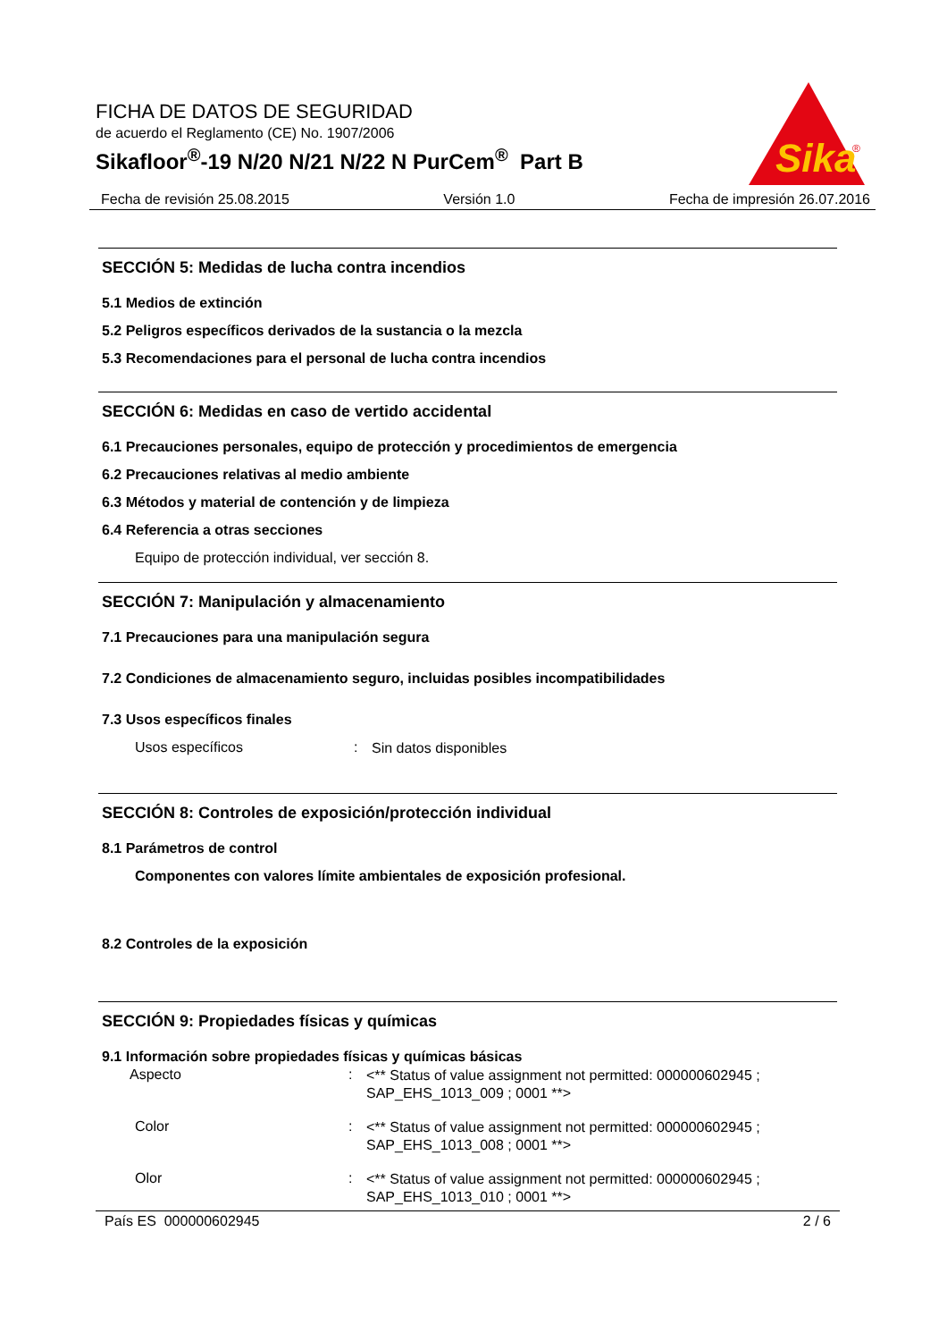FICHA DE DATOS DE SEGURIDAD
de acuerdo el Reglamento (CE) No. 1907/2006
Sikafloor<sup>®</sup>-19 N/20 N/21 N/22 N PurCem<sup>®</sup> Part B
Sika
®
Fecha de revisión 25.08.2015 Versión 1.0 Fecha de impresión 26.07.2016
SECCIÓN 5: Medidas de lucha contra incendios
5.1 Medios de extinción
5.2 Peligros específicos derivados de la sustancia o la mezcla
5.3 Recomendaciones para el personal de lucha contra incendios
SECCIÓN 6: Medidas en caso de vertido accidental
6.1 Precauciones personales, equipo de protección y procedimientos de emergencia
6.2 Precauciones relativas al medio ambiente
6.3 Métodos y material de contención y de limpieza
6.4 Referencia a otras secciones
Equipo de protección individual, ver sección 8.
SECCIÓN 7: Manipulación y almacenamiento
7.1 Precauciones para una manipulación segura
7.2 Condiciones de almacenamiento seguro, incluidas posibles incompatibilidades
7.3 Usos específicos finales
Usos específicos: Sin datos disponibles
SECCIÓN 8: Controles de exposición/protección individual
8.1 Parámetros de control
Componentes con valores límite ambientales de exposición profesional.
8.2 Controles de la exposición
SECCIÓN 9: Propiedades físicas y químicas
9.1 Información sobre propiedades físicas y químicas básicas
Aspecto: <** Status of value assignment not permitted: 000000602945 ; SAP_EHS_1013_009 ; 0001 **>
Color: <** Status of value assignment not permitted: 000000602945 ; SAP_EHS_1013_008 ; 0001 **>
Olor: <** Status of value assignment not permitted: 000000602945 ; SAP_EHS_1013_010 ; 0001 **>
País ES 000000602945 2 / 6